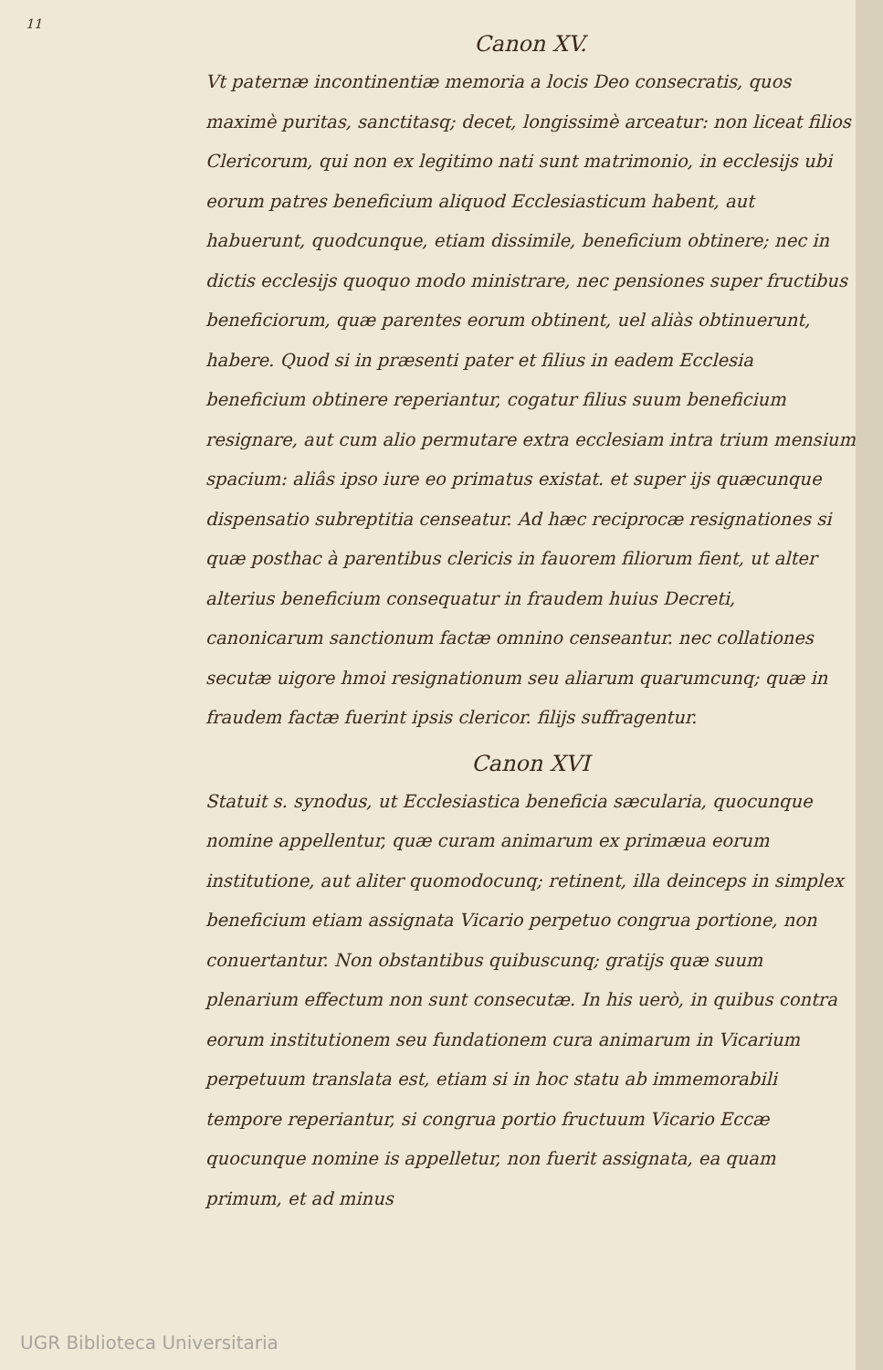11
Canon XV.
Vt paternæ incontinentiæ memoria a locis Deo consecratis, quos maximè puritas, sanctitasq; decet, longissimè arceatur: non liceat filios Clericorum, qui non ex legitimo nati sunt matrimonio, in ecclesijs ubi eorum patres beneficium aliquod Ecclesiasticum habent, aut habuerunt, quodcunque, etiam dissimile, beneficium obtinere; nec in dictis ecclesijs quoquo modo ministrare, nec pensiones super fructibus beneficiorum, quæ parentes eorum obtinent, uel aliàs obtinuerunt, habere. Quod si in præsenti pater et filius in eadem Ecclesia beneficium obtinere reperiantur, cogatur filius suum beneficium resignare, aut cum alio permutare extra ecclesiam intra trium mensium spacium: aliâs ipso iure eo primatus existat. et super ijs quæcunque dispensatio subreptitia censeatur. Ad hæc reciprocæ resignationes si quæ posthac à parentibus clericis in fauorem filiorum fient, ut alter alterius beneficium consequatur in fraudem huius Decreti, canonicarum sanctionum factæ omnino censeantur. nec collationes secutæ uigore hmoi resignationum seu aliarum quarumcunq; quæ in fraudem factæ fuerint ipsis clericor. filijs suffragentur.
Canon XVI
Statuit s. synodus, ut Ecclesiastica beneficia sæcularia, quocunque nomine appellentur, quæ curam animarum ex primæua eorum institutione, aut aliter quomodocunq; retinent, illa deinceps in simplex beneficium etiam assignata Vicario perpetuo congrua portione, non conuertantur. Non obstantibus quibuscunq; gratijs quæ suum plenarium effectum non sunt consecutæ. In his uerò, in quibus contra eorum institutionem seu fundationem cura animarum in Vicarium perpetuum translata est, etiam si in hoc statu ab immemorabili tempore reperiantur, si congrua portio fructuum Vicario Eccæ quocunque nomine is appelletur, non fuerit assignata, ea quam primum, et ad minus
UGR Biblioteca Universitaria